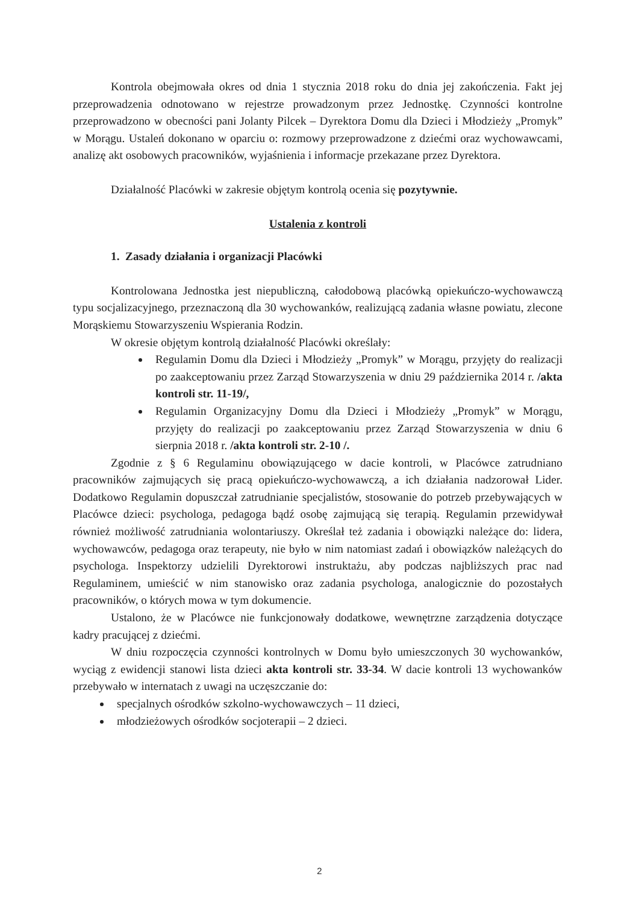Kontrola obejmowała okres od dnia 1 stycznia 2018 roku do dnia jej zakończenia. Fakt jej przeprowadzenia odnotowano w rejestrze prowadzonym przez Jednostkę. Czynności kontrolne przeprowadzono w obecności pani Jolanty Pilcek – Dyrektora Domu dla Dzieci i Młodzieży „Promyk” w Morągu. Ustaleń dokonano w oparciu o: rozmowy przeprowadzone z dziećmi oraz wychowawcami, analizę akt osobowych pracowników, wyjaśnienia i informacje przekazane przez Dyrektora.
Działalność Placówki w zakresie objętym kontrolą ocenia się pozytywnie.
Ustalenia z kontroli
1. Zasady działania i organizacji Placówki
Kontrolowana Jednostka jest niepubliczną, całodobową placówką opiekuńczo-wychowawczą typu socjalizacyjnego, przeznaczoną dla 30 wychowanków, realizującą zadania własne powiatu, zlecone Morąskiemu Stowarzyszeniu Wspierania Rodzin.
W okresie objętym kontrolą działalność Placówki określały:
Regulamin Domu dla Dzieci i Młodzieży „Promyk” w Morągu, przyjęty do realizacji po zaakceptowaniu przez Zarząd Stowarzyszenia w dniu 29 października 2014 r. /akta kontroli str. 11-19/,
Regulamin Organizacyjny Domu dla Dzieci i Młodzieży „Promyk” w Morągu, przyjęty do realizacji po zaakceptowaniu przez Zarząd Stowarzyszenia w dniu 6 sierpnia 2018 r. /akta kontroli str. 2-10 /.
Zgodnie z § 6 Regulaminu obowiązującego w dacie kontroli, w Placówce zatrudniano pracowników zajmujących się pracą opiekuńczo-wychowawczą, a ich działania nadzorował Lider. Dodatkowo Regulamin dopuszczał zatrudnianie specjalistów, stosowanie do potrzeb przebywających w Placówce dzieci: psychologa, pedagoga bądź osobę zajmującą się terapią. Regulamin przewidywał również możliwość zatrudniania wolontariuszy. Określał też zadania i obowiązki należące do: lidera, wychowawców, pedagoga oraz terapeuty, nie było w nim natomiast zadań i obowiązków należących do psychologa. Inspektorzy udzielili Dyrektorowi instruktażu, aby podczas najbliższych prac nad Regulaminem, umieścić w nim stanowisko oraz zadania psychologa, analogicznie do pozostałych pracowników, o których mowa w tym dokumencie.
Ustalono, że w Placówce nie funkcjonowały dodatkowe, wewnętrzne zarządzenia dotyczące kadry pracującej z dziećmi.
W dniu rozpoczęcia czynności kontrolnych w Domu było umieszczonych 30 wychowanków, wyciąg z ewidencji stanowi lista dzieci akta kontroli str. 33-34. W dacie kontroli 13 wychowanków przebywało w internatach z uwagi na uczęszczanie do:
specjalnych ośrodków szkolno-wychowawczych – 11 dzieci,
młodzieżowych ośrodków socjoterapii – 2 dzieci.
2